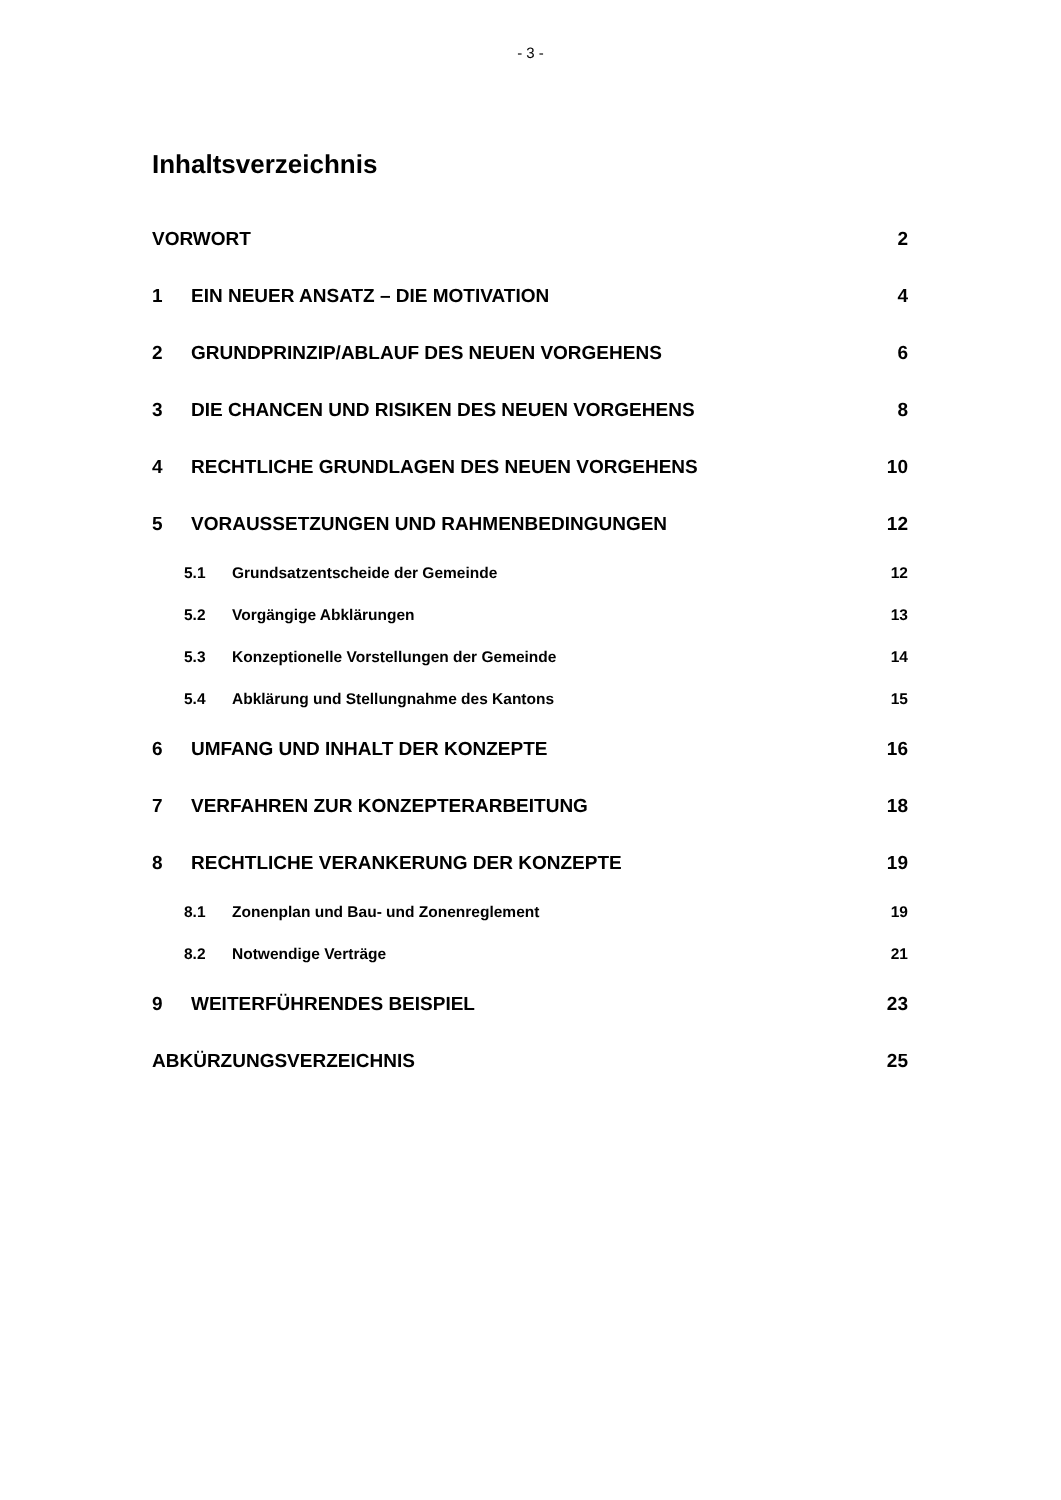- 3 -
Inhaltsverzeichnis
VORWORT 2
1 EIN NEUER ANSATZ – DIE MOTIVATION 4
2 GRUNDPRINZIP/ABLAUF DES NEUEN VORGEHENS 6
3 DIE CHANCEN UND RISIKEN DES NEUEN VORGEHENS 8
4 RECHTLICHE GRUNDLAGEN DES NEUEN VORGEHENS 10
5 VORAUSSETZUNGEN UND RAHMENBEDINGUNGEN 12
5.1 Grundsatzentscheide der Gemeinde 12
5.2 Vorgängige Abklärungen 13
5.3 Konzeptionelle Vorstellungen der Gemeinde 14
5.4 Abklärung und Stellungnahme des Kantons 15
6 UMFANG UND INHALT DER KONZEPTE 16
7 VERFAHREN ZUR KONZEPTERARBEITUNG 18
8 RECHTLICHE VERANKERUNG DER KONZEPTE 19
8.1 Zonenplan und Bau- und Zonenreglement 19
8.2 Notwendige Verträge 21
9 WEITERFÜHRENDES BEISPIEL 23
ABKÜRZUNGSVERZEICHNIS 25